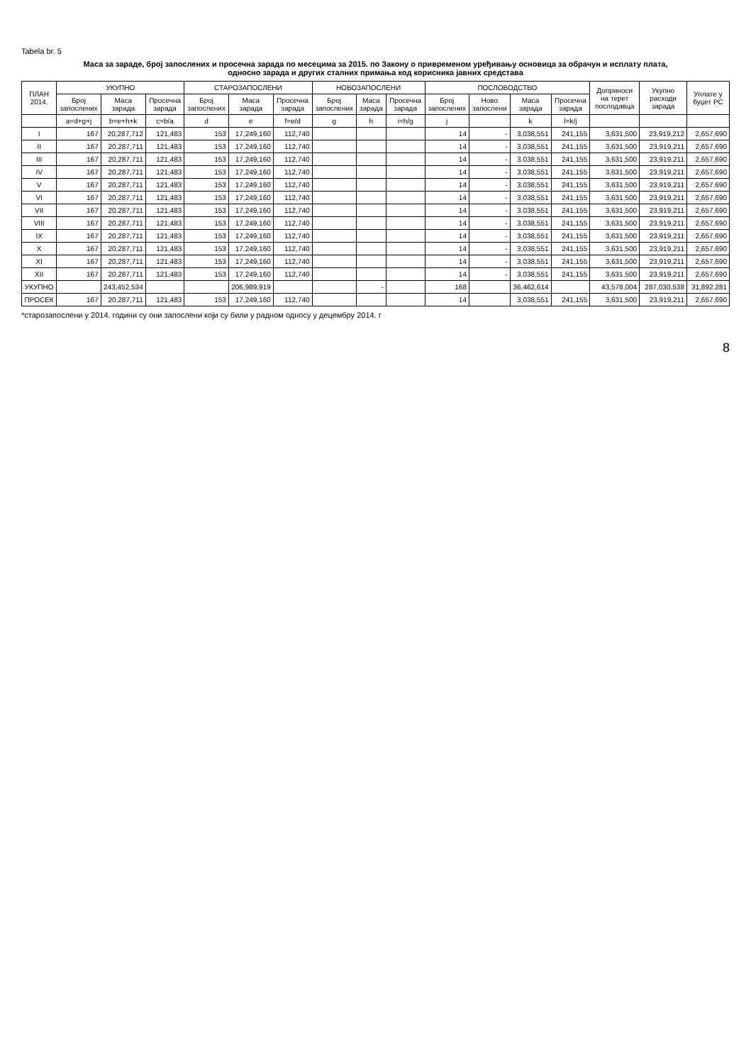Tabela br. 5
Маса за зараде, број запослених и просечна зарада по месецима за 2015. по Закону о привременом уређивању основица за обрачун и исплату плата,
односно зарада и других сталних примања код корисника јавних средстава
| ПЛАН 2014. | УКУПНО | | | СТАРОЗАПОСЛЕНИ | | | НОВОЗАПОСЛЕНИ | | | ПОСЛОВОДСТВО | | | | Доприноси на терет послодавца | Укупно расходи зарада | Уплате у буџет РС |
| --- | --- | --- | --- | --- | --- | --- | --- | --- | --- | --- | --- | --- | --- | --- | --- | --- |
| | Број запослених | Маса зарада | Просечна зарада | Број запослених | Маса зарада | Просечна зарада | Број запослених | Маса зарада | Просечна зарада | Број запослених | Ново запослени | Маса зарада | Просечна зарада | | | |
| | a=d+g+j | b=e+h+k | c=b/a | d | e | f=e/d | g | h | i=h/g | j | | k | l=k/j | | | |
| I | 167 | 20,287,712 | 121,483 | 153 | 17,249,160 | 112,740 | | | | 14 | - | 3,038,551 | 241,155 | 3,631,500 | 23,919,212 | 2,657,690 |
| II | 167 | 20,287,711 | 121,483 | 153 | 17,249,160 | 112,740 | | | | 14 | - | 3,038,551 | 241,155 | 3,631,500 | 23,919,211 | 2,657,690 |
| III | 167 | 20,287,711 | 121,483 | 153 | 17,249,160 | 112,740 | | | | 14 | - | 3,038,551 | 241,155 | 3,631,500 | 23,919,211 | 2,657,690 |
| IV | 167 | 20,287,711 | 121,483 | 153 | 17,249,160 | 112,740 | | | | 14 | - | 3,038,551 | 241,155 | 3,631,500 | 23,919,211 | 2,657,690 |
| V | 167 | 20,287,711 | 121,483 | 153 | 17,249,160 | 112,740 | | | | 14 | - | 3,038,551 | 241,155 | 3,631,500 | 23,919,211 | 2,657,690 |
| VI | 167 | 20,287,711 | 121,483 | 153 | 17,249,160 | 112,740 | | | | 14 | - | 3,038,551 | 241,155 | 3,631,500 | 23,919,211 | 2,657,690 |
| VII | 167 | 20,287,711 | 121,483 | 153 | 17,249,160 | 112,740 | | | | 14 | - | 3,038,551 | 241,155 | 3,631,500 | 23,919,211 | 2,657,690 |
| VIII | 167 | 20,287,711 | 121,483 | 153 | 17,249,160 | 112,740 | | | | 14 | - | 3,038,551 | 241,155 | 3,631,500 | 23,919,211 | 2,657,690 |
| IX | 167 | 20,287,711 | 121,483 | 153 | 17,249,160 | 112,740 | | | | 14 | - | 3,038,551 | 241,155 | 3,631,500 | 23,919,211 | 2,657,690 |
| X | 167 | 20,287,711 | 121,483 | 153 | 17,249,160 | 112,740 | | | | 14 | - | 3,038,551 | 241,155 | 3,631,500 | 23,919,211 | 2,657,690 |
| XI | 167 | 20,287,711 | 121,483 | 153 | 17,249,160 | 112,740 | | | | 14 | - | 3,038,551 | 241,155 | 3,631,500 | 23,919,211 | 2,657,690 |
| XII | 167 | 20,287,711 | 121,483 | 153 | 17,249,160 | 112,740 | | | | 14 | - | 3,038,551 | 241,155 | 3,631,500 | 23,919,211 | 2,657,690 |
| УКУПНО | | 243,452,534 | | | 206,989,919 | | | - | | 168 | | 36,462,614 | | 43,578,004 | 287,030,538 | 31,892,281 |
| ПРОСЕК | 167 | 20,287,711 | 121,483 | 153 | 17,249,160 | 112,740 | | | | 14 | | 3,038,551 | 241,155 | 3,631,500 | 23,919,211 | 2,657,690 |
*старозапослени у 2014. години су они запослени који су били у радном односу у децембру 2014. г
8